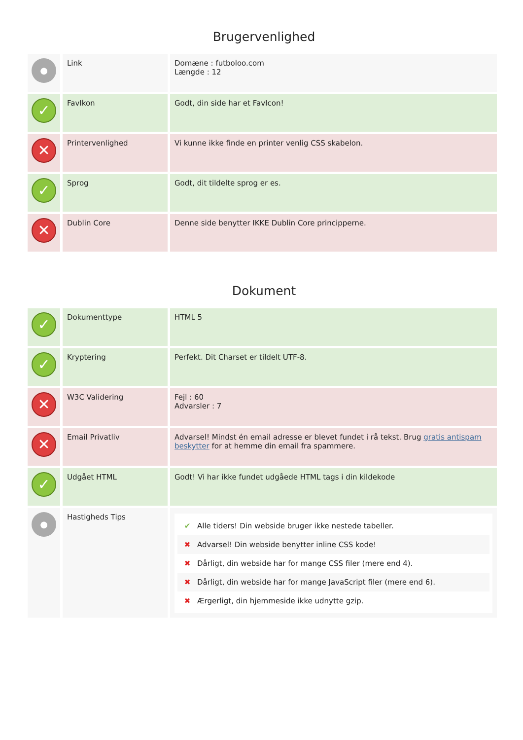Brugervenlighed
| ● | Link | Domæne : futboloo.com Længde : 12 |
| ✓ | FavIkon | Godt, din side har et FavIcon! |
| ✕ | Printervenlighed | Vi kunne ikke finde en printer venlig CSS skabelon. |
| ✓ | Sprog | Godt, dit tildelte sprog er es. |
| ✕ | Dublin Core | Denne side benytter IKKE Dublin Core principperne. |
Dokument
| ✓ | Dokumenttype | HTML 5 |
| ✓ | Kryptering | Perfekt. Dit Charset er tildelt UTF-8. |
| ✕ | W3C Validering | Fejl : 60 Advarsler : 7 |
| ✕ | Email Privatliv | Advarsel! Mindst én email adresse er blevet fundet i rå tekst. Brug gratis antispam beskytter for at hemme din email fra spammere. |
| ✓ | Udgået HTML | Godt! Vi har ikke fundet udgåede HTML tags i din kildekode |
| ● | Hastigheds Tips | ✔ Alle tiders! Din webside bruger ikke nestede tabeller. ✖ Advarsel! Din webside benytter inline CSS kode! ✖ Dårligt, din webside har for mange CSS filer (mere end 4). ✖ Dårligt, din webside har for mange JavaScript filer (mere end 6). ✖ Ærgerligt, din hjemmeside ikke udnytte gzip. |